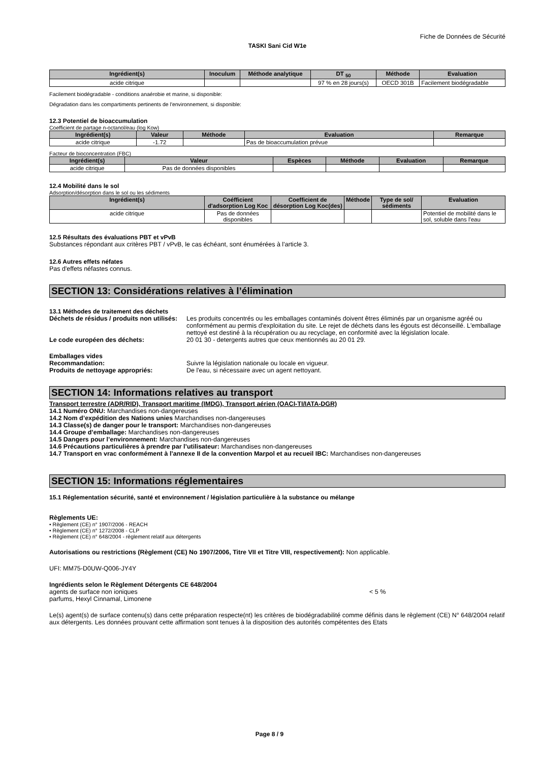Fiche de Données de Sécurité
TASKI Sani Cid W1e
| Ingrédient(s) | Inoculum | Méthode analytique | DT <sub>50</sub> | Méthode | Evaluation |
| --- | --- | --- | --- | --- | --- |
| acide citrique | | | 97 % en 28 jours(s) | OECD 301B | Facilement biodégradable |
Facilement biodégradable - conditions anaérobie et marine, si disponible:
Dégradation dans les compartiments pertinents de l'environnement, si disponible:
12.3 Potentiel de bioaccumulation
Coefficient de partage n-octanol/eau (log Kow)
| Ingrédient(s) | Valeur | Méthode | Evaluation | Remarque |
| --- | --- | --- | --- | --- |
| acide citrique | -1.72 | | Pas de bioaccumulation prévue | |
Facteur de bioconcentration (FBC)
| Ingrédient(s) | Valeur | Espèces | Méthode | Evaluation | Remarque |
| --- | --- | --- | --- | --- | --- |
| acide citrique | Pas de données disponibles | | | | |
12.4 Mobilité dans le sol
Adsorption/désorption dans le sol ou les sédiments
| Ingrédient(s) | Coéfficient d'adsorption Log Koc | Coefficient de désorption Log Koc(des) | Méthode | Type de sol/ sédiments | Evaluation |
| --- | --- | --- | --- | --- | --- |
| acide citrique | Pas de données disponibles | | | | Potentiel de mobilité dans le sol, soluble dans l'eau |
12.5 Résultats des évaluations PBT et vPvB
Substances répondant aux critères PBT / vPvB, le cas échéant, sont énumérées à l'article 3.
12.6 Autres effets néfates
Pas d'effets néfastes connus.
SECTION 13: Considérations relatives à l’élimination
13.1 Méthodes de traitement des déchets
Déchets de résidus / produits non utilisés:
Les produits concentrés ou les emballages contaminés doivent êtres éliminés par un organisme agréé ou conformément au permis d'exploitation du site. Le rejet de déchets dans les égouts est déconseillé. L'emballage nettoyé est destiné à la récupération ou au recyclage, en conformité avec la législation locale.
Le code européen des déchets: 20 01 30 - detergents autres que ceux mentionnés au 20 01 29.
Emballages vides
Recommandation: Suivre la législation nationale ou locale en vigueur.
Produits de nettoyage appropriés: De l'eau, si nécessaire avec un agent nettoyant.
SECTION 14: Informations relatives au transport
Transport terrestre (ADR/RID), Transport maritime (IMDG), Transport aérien (OACI-TI/IATA-DGR)
14.1 Numéro ONU: Marchandises non-dangereuses
14.2 Nom d’expédition des Nations unies Marchandises non-dangereuses
14.3 Classe(s) de danger pour le transport: Marchandises non-dangereuses
14.4 Groupe d’emballage: Marchandises non-dangereuses
14.5 Dangers pour l’environnement: Marchandises non-dangereuses
14.6 Précautions particulières à prendre par l’utilisateur: Marchandises non-dangereuses
14.7 Transport en vrac conformément à l’annexe II de la convention Marpol et au recueil IBC: Marchandises non-dangereuses
SECTION 15: Informations réglementaires
15.1 Réglementation sécurité, santé et environnement / législation particulière à la substance ou mélange
Règlements UE:
• Règlement (CE) n° 1907/2006 - REACH
• Règlement (CE) n° 1272/2008 - CLP
• Règlement (CE) n° 648/2004 - règlement relatif aux détergents
Autorisations ou restrictions (Règlement (CE) No 1907/2006, Titre VII et Titre VIII, respectivement): Non applicable.
UFI: MM75-D0UW-Q006-JY4Y
Ingrédients selon le Règlement Détergents CE 648/2004
agents de surface non ioniques < 5 %
parfums, Hexyl Cinnamal, Limonene
Le(s) agent(s) de surface contenu(s) dans cette préparation respecte(nt) les critères de biodégradabilité comme définis dans le règlement (CE) N° 648/2004 relatif aux détergents. Les données prouvant cette affirmation sont tenues à la disposition des autorités compétentes des Etats
Page 8 / 9